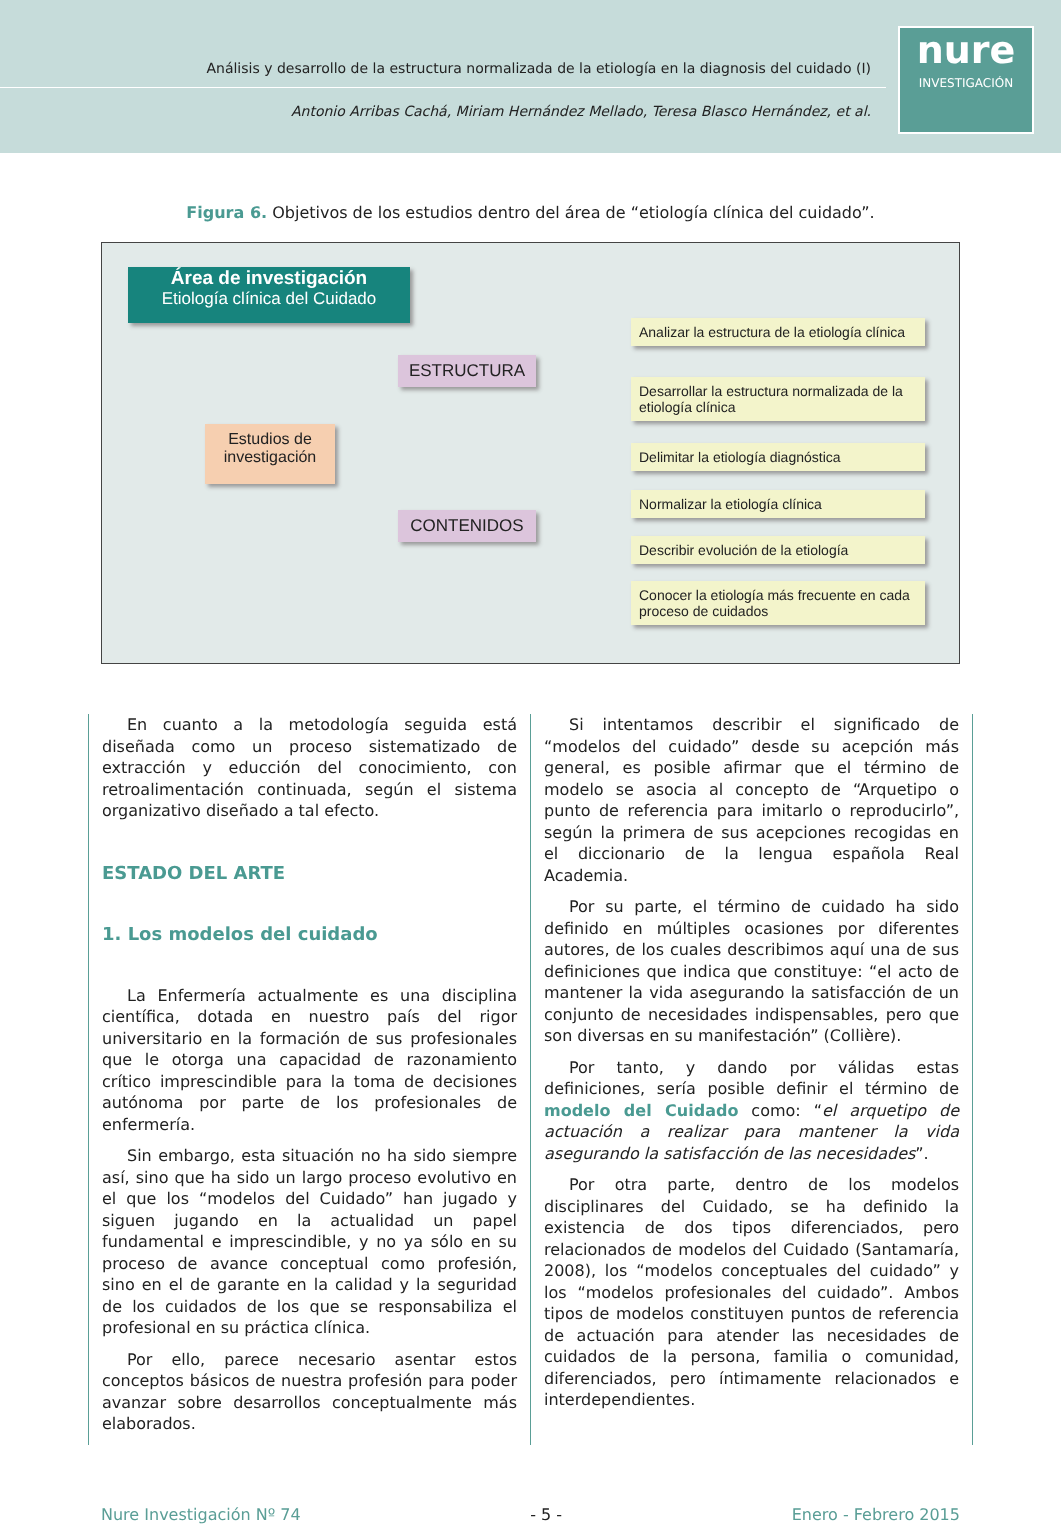Análisis y desarrollo de la estructura normalizada de la etiología en la diagnosis del cuidado (I)
Antonio Arribas Cachá, Miriam Hernández Mellado, Teresa Blasco Hernández, et al.
nure
INVESTIGACIÓN
Figura 6. Objetivos de los estudios dentro del área de “etiología clínica del cuidado”.
Área de investigación
Etiología clínica del Cuidado
Estudios de investigación
ESTRUCTURA
CONTENIDOS
Analizar la estructura de la etiología clínica
Desarrollar la estructura normalizada de la etiología clínica
Delimitar la etiología diagnóstica
Normalizar la etiología clínica
Describir evolución de la etiología
Conocer la etiología más frecuente en cada proceso de cuidados
En cuanto a la metodología seguida está diseñada como un proceso sistematizado de extracción y educción del conocimiento, con retroalimentación continuada, según el sistema organizativo diseñado a tal efecto.
ESTADO DEL ARTE
1. Los modelos del cuidado
La Enfermería actualmente es una disciplina científica, dotada en nuestro país del rigor universitario en la formación de sus profesionales que le otorga una capacidad de razonamiento crítico imprescindible para la toma de decisiones autónoma por parte de los profesionales de enfermería.
Sin embargo, esta situación no ha sido siempre así, sino que ha sido un largo proceso evolutivo en el que los “modelos del Cuidado” han jugado y siguen jugando en la actualidad un papel fundamental e imprescindible, y no ya sólo en su proceso de avance conceptual como profesión, sino en el de garante en la calidad y la seguridad de los cuidados de los que se responsabiliza el profesional en su práctica clínica.
Por ello, parece necesario asentar estos conceptos básicos de nuestra profesión para poder avanzar sobre desarrollos conceptualmente más elaborados.
Si intentamos describir el significado de “modelos del cuidado” desde su acepción más general, es posible afirmar que el término de modelo se asocia al concepto de “Arquetipo o punto de referencia para imitarlo o reproducirlo”, según la primera de sus acepciones recogidas en el diccionario de la lengua española Real Academia.
Por su parte, el término de cuidado ha sido definido en múltiples ocasiones por diferentes autores, de los cuales describimos aquí una de sus definiciones que indica que constituye: “el acto de mantener la vida asegurando la satisfacción de un conjunto de necesidades indispensables, pero que son diversas en su manifestación” (Collière).
Por tanto, y dando por válidas estas definiciones, sería posible definir el término de modelo del Cuidado como: “el arquetipo de actuación a realizar para mantener la vida asegurando la satisfacción de las necesidades”.
Por otra parte, dentro de los modelos disciplinares del Cuidado, se ha definido la existencia de dos tipos diferenciados, pero relacionados de modelos del Cuidado (Santamaría, 2008), los “modelos conceptuales del cuidado” y los “modelos profesionales del cuidado”. Ambos tipos de modelos constituyen puntos de referencia de actuación para atender las necesidades de cuidados de la persona, familia o comunidad, diferenciados, pero íntimamente relacionados e interdependientes.
Nure Investigación Nº 74 - 5 - Enero - Febrero 2015